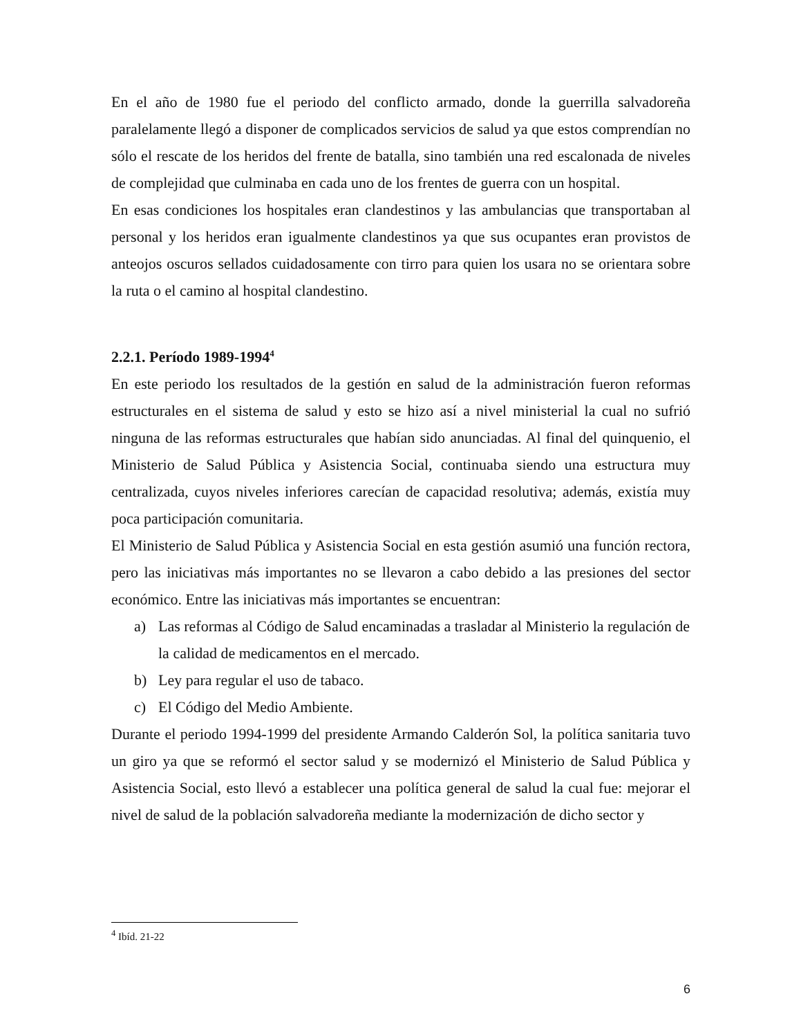En el año de 1980 fue el periodo del conflicto armado, donde la guerrilla salvadoreña paralelamente llegó a disponer de complicados servicios de salud ya que estos comprendían no sólo el rescate de los heridos del frente de batalla, sino también una red escalonada de niveles de complejidad que culminaba en cada uno de los frentes de guerra con un hospital.
En esas condiciones los hospitales eran clandestinos y las ambulancias que transportaban al personal y los heridos eran igualmente clandestinos ya que sus ocupantes eran provistos de anteojos oscuros sellados cuidadosamente con tirro para quien los usara no se orientara sobre la ruta o el camino al hospital clandestino.
2.2.1. Período 1989-1994<sup>4</sup>
En este periodo los resultados de la gestión en salud de la administración fueron reformas estructurales en el sistema de salud y esto se hizo así a nivel ministerial la cual no sufrió ninguna de las reformas estructurales que habían sido anunciadas. Al final del quinquenio, el Ministerio de Salud Pública y Asistencia Social, continuaba siendo una estructura muy centralizada, cuyos niveles inferiores carecían de capacidad resolutiva; además, existía muy poca participación comunitaria.
El Ministerio de Salud Pública y Asistencia Social en esta gestión asumió una función rectora, pero las iniciativas más importantes no se llevaron a cabo debido a las presiones del sector económico. Entre las iniciativas más importantes se encuentran:
a) Las reformas al Código de Salud encaminadas a trasladar al Ministerio la regulación de la calidad de medicamentos en el mercado.
b) Ley para regular el uso de tabaco.
c) El Código del Medio Ambiente.
Durante el periodo 1994-1999 del presidente Armando Calderón Sol, la política sanitaria tuvo un giro ya que se reformó el sector salud y se modernizó el Ministerio de Salud Pública y Asistencia Social, esto llevó a establecer una política general de salud la cual fue: mejorar el nivel de salud de la población salvadoreña mediante la modernización de dicho sector y
<sup>4</sup> Ibíd. 21-22
6